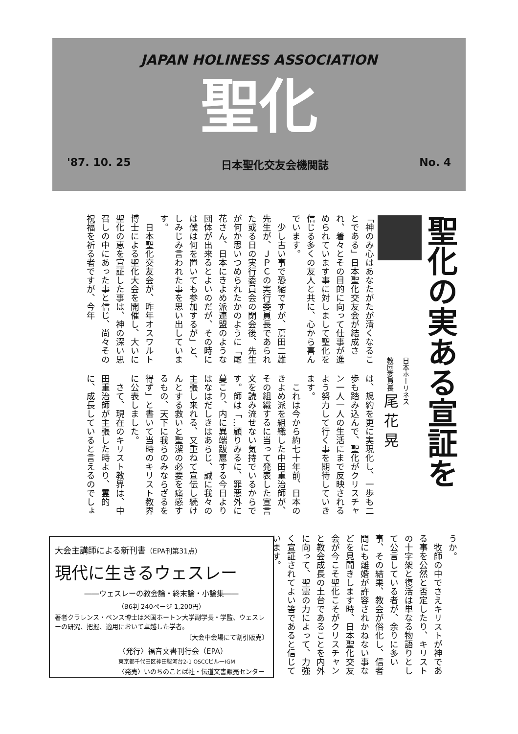JAPAN HOLINESS ASSOCIATION
聖化
'87. 10. 25 日本聖化交友会機関誌 No. 4
聖化の実ある宣証を
日本ホーリネス
教団委員長 尾 花 晃
「神のみ心はあなたがたが清くなることである」日本聖化交友会が結成され、着々とその目的に向って仕事が進められています事に対しまして聖化を信じる多くの友人と共に、心から喜んでいます。
　少し古い事で恐縮ですが、蔦田二雄先生が、ＪＰＣの実行委員長であられた或る日の実行委員会の閉会後、先生が何か思いつめられたかのように「尾花さん、日本にきよめ派連盟のような団体が出来るとよいのだが、その時には僕は何を置いても参加するが」と、しみじみ言われた事を思い出しています。
　日本聖化交友会が、昨年オスワルト博士による聖化大会を開催し、大いに聖化の恵を宣証した事は、神の深い思召しの中にあった事と信じ、尚々その祝福を祈る者ですが、今年
は、規約を更に実現化し、一歩も二歩も踏み込んで、聖化がクリスチャン一人一人の生活にまで反映されるよう努力して行く事を期待していきます。
　これは今から約七十年前、日本のきよめ派を組織した中田重治師が、その組織するに当って発表した宣言文を読み流せない気持でいるからです。師は「…顧りみるに、罪悪外に蔓こり、内に異端跋扈する今日よりはなはだしきはあらじ、誠に我々の主張し来れる、又重ねて宣伝し続けんとする救いと聖潔の必要を痛感するもの、天下に我らのみならざるを得ず」と書いて当時のキリスト教界に公表しました。
　さて、現在のキリスト教界は、中田重治師が主張した時より、霊的に、成長していると言えるのでしょ
うか。
　牧師の中でさえキリストが神である事を公然と否定したり、キリストの十字架と復活は単なる物語りとして公言している者が、余りに多い事、その結果、教会が俗化し、信者間にも離婚が許容されかねない事などを見聞きします時、日本聖化交友会が今こそ聖化こそがクリスチャンと教会成長の土台であることを内外に向って、聖霊の力によって、力強く宣証されてよい筈であると信じています。
大会主講師による新刊書（EPA刊第31点）
現代に生きるウェスレー
――ウェスレーの教会論・終末論・小論集――
（B6判 240ページ 1,200円）
著者クラレンス・ベンス博士は米国ホートン大学副学長・学監、ウェスレーの研究、把握、適用において卓越した学者。
〔大会中会場にて割引販売〕
〈発行〉福音文書刊行会（EPA）
東京都千代田区神田駿河台2-1 OSCCビル一IGM
〈発売〉いのちのことば社・伝道文書販売センター